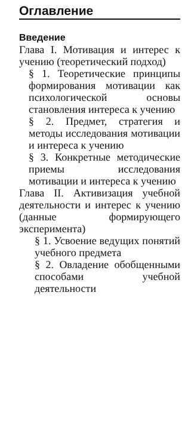Оглавление
Введение
Глава I. Мотивация и интерес к учению (теоретический подход)
§ 1. Теоретические принципы формирования мотивации как психологической основы становления интереса к учению
§ 2. Предмет, стратегия и методы исследования мотивации и интереса к учению
§ 3. Конкретные методические приемы исследования мотивации и интереса к учению
Глава II. Активизация учебной деятельности и интерес к учению (данные формирующего эксперимента)
§ 1. Усвоение ведущих понятий учебного предмета
§ 2. Овладение обобщенными способами учебной деятельности